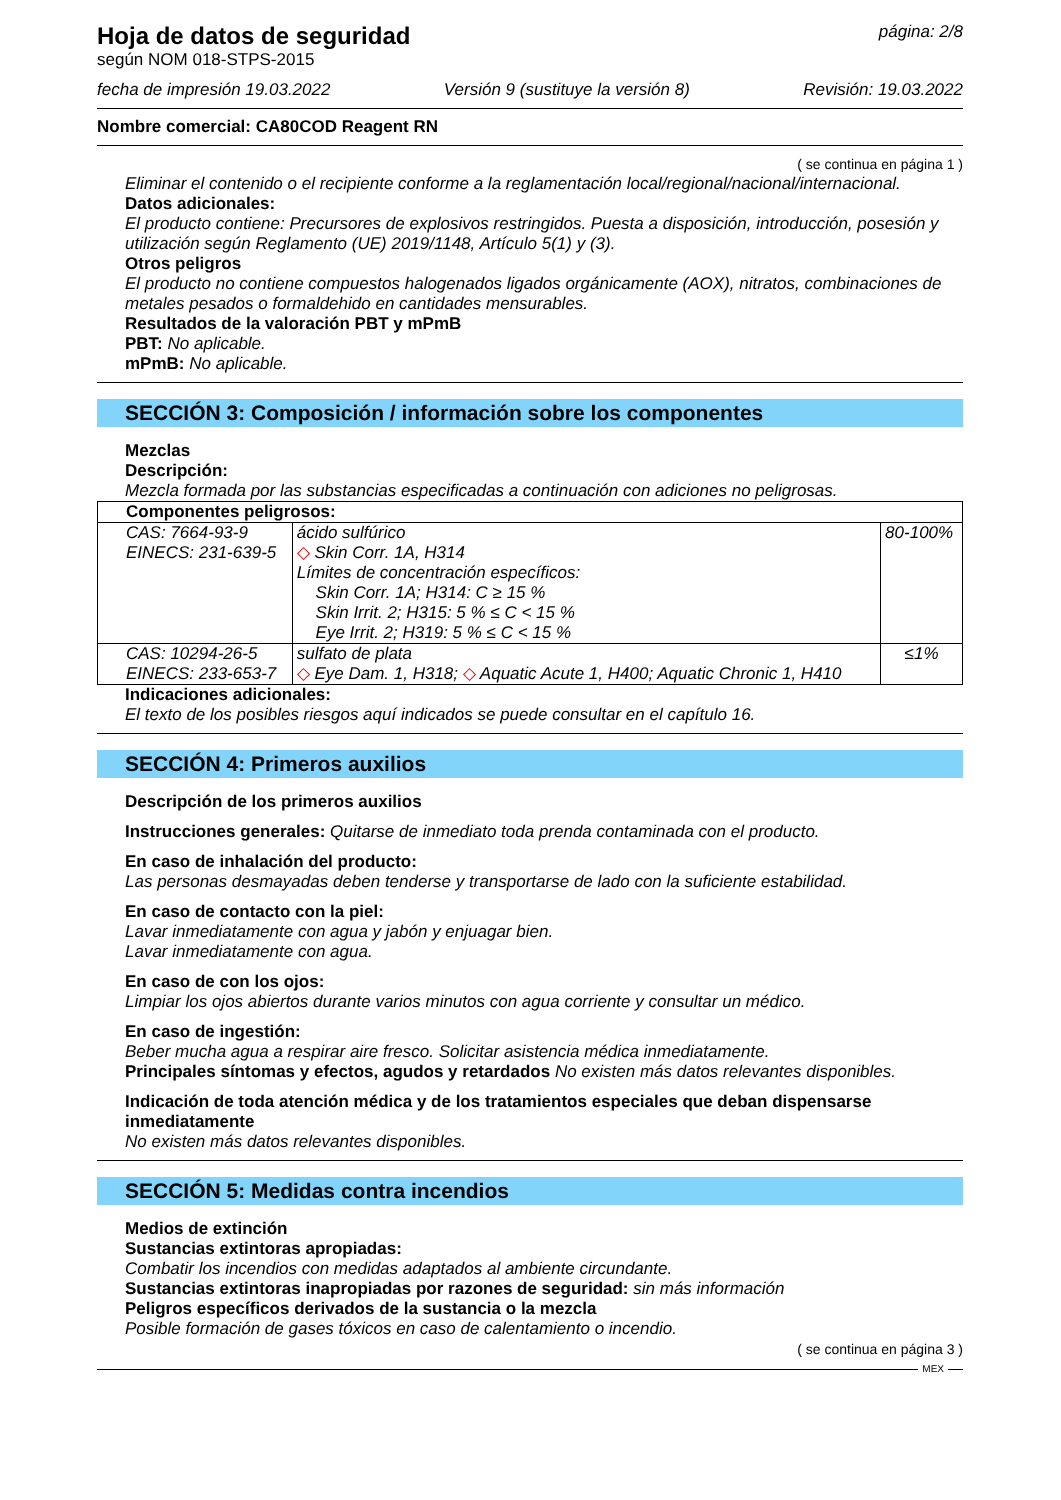Hoja de datos de seguridad
página: 2/8
según NOM 018-STPS-2015
fecha de impresión 19.03.2022 Versión 9 (sustituye la versión 8) Revisión: 19.03.2022
Nombre comercial: CA80COD Reagent RN
( se continua en página 1 )
Eliminar el contenido o el recipiente conforme a la reglamentación local/regional/nacional/internacional.
Datos adicionales:
El producto contiene: Precursores de explosivos restringidos. Puesta a disposición, introducción, posesión y utilización según Reglamento (UE) 2019/1148, Artículo 5(1) y (3).
Otros peligros
El producto no contiene compuestos halogenados ligados orgánicamente (AOX), nitratos, combinaciones de metales pesados o formaldehido en cantidades mensurables.
Resultados de la valoración PBT y mPmB
PBT: No aplicable.
mPmB: No aplicable.
SECCIÓN 3: Composición / información sobre los componentes
Mezclas
Descripción:
Mezcla formada por las substancias especificadas a continuación con adiciones no peligrosas.
| Componentes peligrosos: | | |
| CAS: 7664-93-9 EINECS: 231-639-5 | ácido sulfúrico ◇ Skin Corr. 1A, H314 Límites de concentración específicos: Skin Corr. 1A; H314: C ≥ 15 % Skin Irrit. 2; H315: 5 % ≤ C < 15 % Eye Irrit. 2; H319: 5 % ≤ C < 15 % | 80-100% |
| CAS: 10294-26-5 EINECS: 233-653-7 | sulfato de plata ◇ Eye Dam. 1, H318; ◇ Aquatic Acute 1, H400; Aquatic Chronic 1, H410 | ≤1% |
Indicaciones adicionales:
El texto de los posibles riesgos aquí indicados se puede consultar en el capítulo 16.
SECCIÓN 4: Primeros auxilios
Descripción de los primeros auxilios
Instrucciones generales: Quitarse de inmediato toda prenda contaminada con el producto.
En caso de inhalación del producto:
Las personas desmayadas deben tenderse y transportarse de lado con la suficiente estabilidad.
En caso de contacto con la piel:
Lavar inmediatamente con agua y jabón y enjuagar bien.
Lavar inmediatamente con agua.
En caso de con los ojos:
Limpiar los ojos abiertos durante varios minutos con agua corriente y consultar un médico.
En caso de ingestión:
Beber mucha agua a respirar aire fresco. Solicitar asistencia médica inmediatamente.
Principales síntomas y efectos, agudos y retardados No existen más datos relevantes disponibles.
Indicación de toda atención médica y de los tratamientos especiales que deban dispensarse inmediatamente
No existen más datos relevantes disponibles.
SECCIÓN 5: Medidas contra incendios
Medios de extinción
Sustancias extintoras apropiadas:
Combatir los incendios con medidas adaptados al ambiente circundante.
Sustancias extintoras inapropiadas por razones de seguridad: sin más información
Peligros específicos derivados de la sustancia o la mezcla
Posible formación de gases tóxicos en caso de calentamiento o incendio.
( se continua en página 3 )
MEX